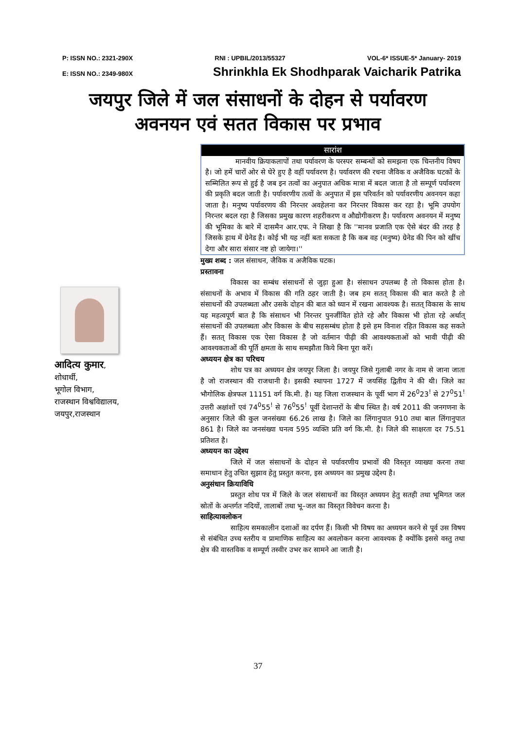P: ISSN NO.: 2321-290X RNI : UPBIL/2013/55327 VOL-6* ISSUE-5* January- 2019
E: ISSN NO.: 2349-980X Shrinkhla Ek Shodhparak Vaicharik Patrika
जयपुर जिले में जल संसाधनों के दोहन से पर्यावरण
अवनयन एवं सतत विकास पर प्रभाव
आदित्य कुमार,
शोधार्थी,
भूगोल विभाग,
राजस्थान विश्वविद्यालय,
जयपुर,राजस्थान
सारांश
मानवीय क्रियाकलापों तथा पर्यावरण के परस्पर सम्बन्धों को समझना एक चिन्तनीय विषय है। जो हमें चारों ओर से घेरे हुए है वहीं पर्यावरण है। पर्यावरण की रचना जैविक व अजैविक घटकों के सम्मिलित रूप से हुई है जब इन तत्वों का अनुपात अधिक मात्रा में बदल जाता है तो सम्पूर्ण पर्यावरण की प्रकृति बदल जाती है। पर्यावरणीय तत्वों के अनुपात में इस परिवर्तन को पर्यावरणीय अवनयन कहा जाता है। मनुष्य पर्यावरणय की निरन्तर अवहेलना कर निरन्तर विकास कर रहा है। भूमि उपयोग निरन्तर बदल रहा है जिसका प्रमुख कारण शहरीकरण व औद्योगीकरण है। पर्यावरण अवनयन में मनुष्य की भूमिका के बारे में दासमैन आर.एफ. ने लिखा है कि ''मानव प्रजाति एक ऐसे बंदर की तरह है जिसके हाथ में ग्रेनेड है। कोई भी यह नहीं बता सकता है कि कब वह (मनुष्य) ग्रेनेड की पिन को खींच देगा और सारा संसार नष्ट हो जायेगा।''
मुख्य शब्द : जल संसाधन, जैविक व अजैविक घटक।
प्रस्तावना
विकास का सम्बंध संसाधनों से जुड़ा हुआ है। संसाधन उपलब्ध है तो विकास होता है। संसाधनों के अभाव में विकास की गति ठहर जाती है। जब हम सतत् विकास की बात करते है तो संसाधनों की उपलब्धता और उसके दोहन की बात को ध्यान में रखना आवश्यक है। सतत् विकास के साथ यह महत्वपूर्ण बात है कि संसाधन भी निरन्तर पुनर्जीवित होते रहे और विकास भी होता रहे अर्थात् संसाधनों की उपलब्धता और विकास के बीच सहसम्बंध होता है इसे हम विनाश रहित विकास कह सकते हैं। सतत् विकास एक ऐसा विकास है जो वर्तमान पीढ़ी की आवश्यकताओं को भावी पीढ़ी की आवश्यकताओं की पूर्ति क्षमता के साथ समझौता किये बिना पूरा करें।
अध्ययन क्षेत्र का परिचय
शोध पत्र का अध्ययन क्षेत्र जयपुर जिला है। जयपुर जिसे गुलाबी नगर के नाम से जाना जाता है जो राजस्थान की राजधानी है। इसकी स्थापना 1727 में जयसिंह द्वितीय ने की थी। जिले का भौगोलिक क्षेत्रफल 11151 वर्ग कि.मी. है। यह जिला राजस्थान के पूर्वी भाग में 26<sup>0</sup>23<sup>!</sup> से 27<sup>0</sup>51<sup>!</sup> उत्तरी अक्षांशों एवं 74<sup>0</sup>55<sup>!</sup> से 76<sup>0</sup>55<sup>!</sup> पूर्वी देशान्तरों के बीच स्थित है। वर्ष 2011 की जनगणना के अनुसार जिले की कुल जनसंख्या 66.26 लाख है। जिले का लिंगानुपात 910 तथा बाल लिंगानुपात 861 है। जिले का जनसंख्या घनत्व 595 व्यक्ति प्रति वर्ग कि.मी. है। जिले की साक्षरता दर 75.51 प्रतिशत है।
अध्ययन का उद्देश्य
जिले में जल संसाधनों के दोहन से पर्यावरणीय प्रभावों की विस्तृत व्याख्या करना तथा समाधान हेतु उचित सुझाव हेतु प्रस्तुत करना, इस अध्ययन का प्रमुख उद्देश्य है।
अनुसंधान क्रियाविधि
प्रस्तुत शोध पत्र में जिले के जल संसाधनों का विस्तृत अध्ययन हेतु सतही तथा भूमिगत जल स्रोतों के अन्तर्गत नदियों, तालाबों तथा भू–जल का विस्तृत विवेचन करना है।
साहित्यावलोकन
साहित्य समकालीन दशाओं का दर्पण हैं। किसी भी विषय का अध्ययन करने से पूर्व उस विषय से संबंधित उच्च स्तरीय व प्रामाणिक साहित्य का अवलोकन करना आवश्यक है क्योंकि इससे वस्तु तथा क्षेत्र की वास्तविक व सम्पूर्ण तस्वीर उभर कर सामने आ जाती है।
37